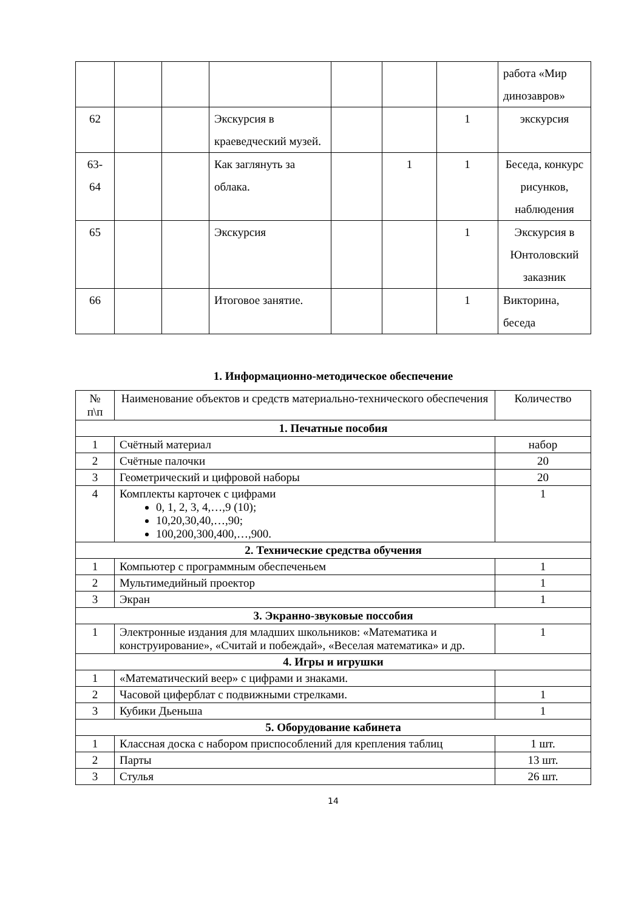| | | | | | | | работа «Мир динозавров» |
| 62 | | | Экскурсия в краеведческий музей. | | | 1 | экскурсия |
| 63- 64 | | | Как заглянуть за облака. | | 1 | 1 | Беседа, конкурс рисунков, наблюдения |
| 65 | | | Экскурсия | | | 1 | Экскурсия в Юнтоловский заказник |
| 66 | | | Итоговое занятие. | | | 1 | Викторина, беседа |
1. Информационно-методическое обеспечение
| № п\п | Наименование объектов и средств материально-технического обеспечения | Количество |
| 1. Печатные пособия | | |
| 1 | Счётный материал | набор |
| 2 | Счётные палочки | 20 |
| 3 | Геометрический и цифровой наборы | 20 |
| 4 | Комплекты карточек с цифрами 0, 1, 2, 3, 4,…,9 (10); 10,20,30,40,…,90; 100,200,300,400,…,900. | 1 |
| 2. Технические средства обучения | | |
| 1 | Компьютер с программным обеспеченьем | 1 |
| 2 | Мультимедийный проектор | 1 |
| 3 | Экран | 1 |
| 3. Экранно-звуковые поссобия | | |
| 1 | Электронные издания для младших школьников: «Математика и конструирование», «Считай и побеждай», «Веселая математика» и др. | 1 |
| 4. Игры и игрушки | | |
| 1 | «Математический веер» с цифрами и знаками. | |
| 2 | Часовой циферблат с подвижными стрелками. | 1 |
| 3 | Кубики Дьеньша | 1 |
| 5. Оборудование кабинета | | |
| 1 | Классная доска с набором приспособлений для крепления таблиц | 1 шт. |
| 2 | Парты | 13 шт. |
| 3 | Стулья | 26 шт. |
14